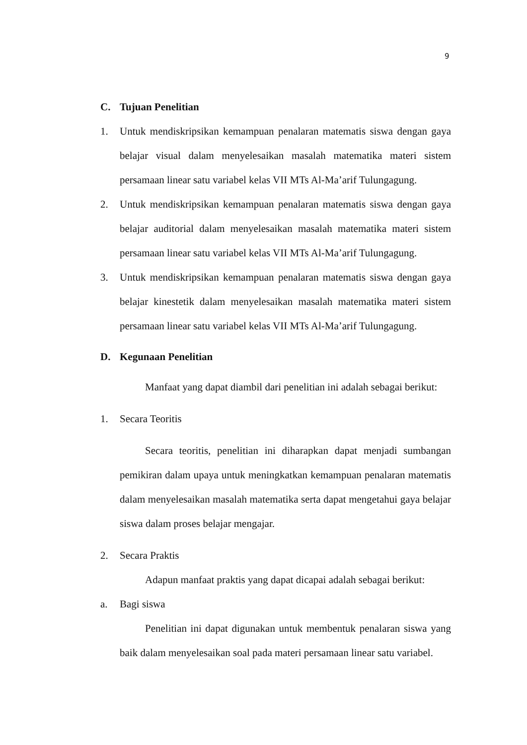9
C. Tujuan Penelitian
1. Untuk mendiskripsikan kemampuan penalaran matematis siswa dengan gaya belajar visual dalam menyelesaikan masalah matematika materi sistem persamaan linear satu variabel kelas VII MTs Al-Ma’arif Tulungagung.
2. Untuk mendiskripsikan kemampuan penalaran matematis siswa dengan gaya belajar auditorial dalam menyelesaikan masalah matematika materi sistem persamaan linear satu variabel kelas VII MTs Al-Ma’arif Tulungagung.
3. Untuk mendiskripsikan kemampuan penalaran matematis siswa dengan gaya belajar kinestetik dalam menyelesaikan masalah matematika materi sistem persamaan linear satu variabel kelas VII MTs Al-Ma’arif Tulungagung.
D. Kegunaan Penelitian
Manfaat yang dapat diambil dari penelitian ini adalah sebagai berikut:
1. Secara Teoritis
Secara teoritis, penelitian ini diharapkan dapat menjadi sumbangan pemikiran dalam upaya untuk meningkatkan kemampuan penalaran matematis dalam menyelesaikan masalah matematika serta dapat mengetahui gaya belajar siswa dalam proses belajar mengajar.
2. Secara Praktis
Adapun manfaat praktis yang dapat dicapai adalah sebagai berikut:
a. Bagi siswa
Penelitian ini dapat digunakan untuk membentuk penalaran siswa yang baik dalam menyelesaikan soal pada materi persamaan linear satu variabel.